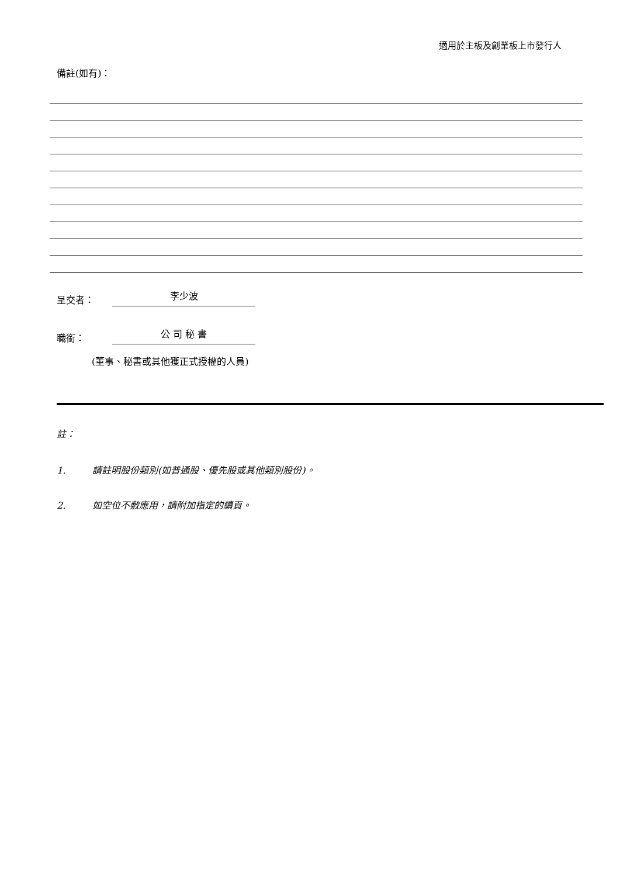適用於主板及創業板上市發行人
備註(如有)：
呈交者： 李少波
職銜： 公 司 秘 書
(董事、秘書或其他獲正式授權的人員)
註：
1. 請註明股份類別(如普通股、優先股或其他類別股份)。
2. 如空位不敷應用，請附加指定的續頁。